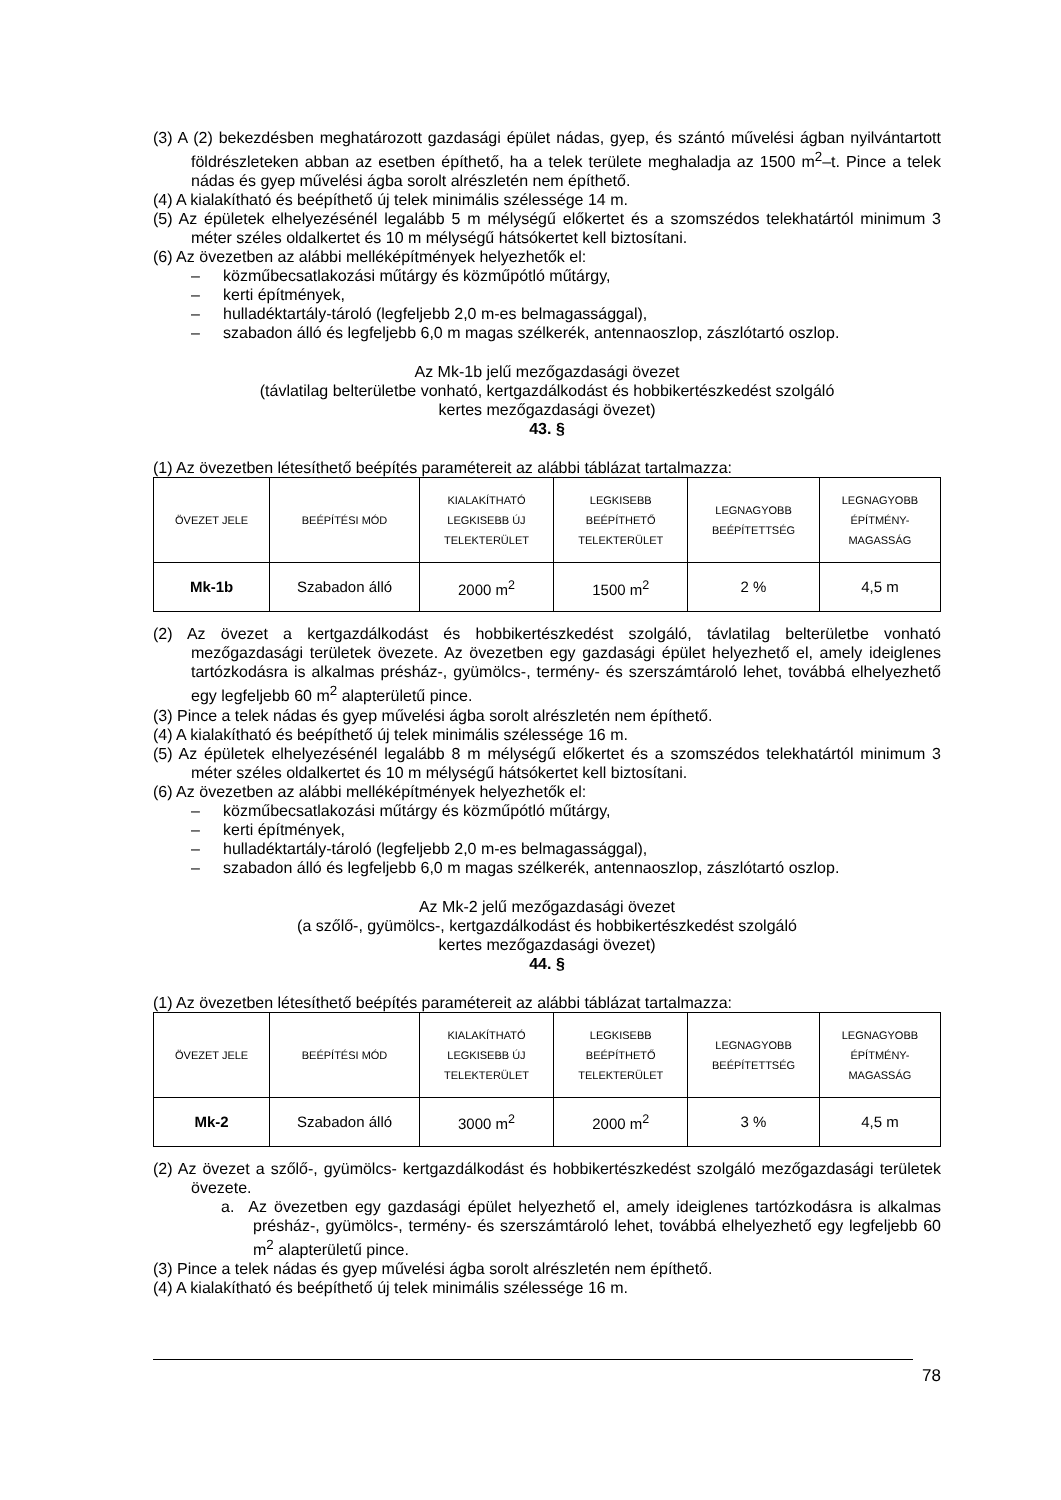(3) A (2) bekezdésben meghatározott gazdasági épület nádas, gyep, és szántó művelési ágban nyilvántartott földrészleteken abban az esetben építhető, ha a telek területe meghaladja az 1500 m<sup>2</sup>–t. Pince a telek nádas és gyep művelési ágba sorolt alrészletén nem építhető.
(4) A kialakítható és beépíthető új telek minimális szélessége 14 m.
(5) Az épületek elhelyezésénél legalább 5 m mélységű előkertet és a szomszédos telekhatártól minimum 3 méter széles oldalkertet és 10 m mélységű hátsókertet kell biztosítani.
(6) Az övezetben az alábbi melléképítmények helyezhetők el:
– közműbecsatlakozási műtárgy és közműpótló műtárgy,
– kerti építmények,
– hulladéktartály-tároló (legfeljebb 2,0 m-es belmagassággal),
– szabadon álló és legfeljebb 6,0 m magas szélkerék, antennaoszlop, zászlótartó oszlop.
Az Mk-1b jelű mezőgazdasági övezet
(távlatilag belterületbe vonható, kertgazdálkodást és hobbikertészkedést szolgáló
kertes mezőgazdasági övezet)
43. §
(1) Az övezetben létesíthető beépítés paramétereit az alábbi táblázat tartalmazza:
| ÖVEZET JELE | BEÉPÍTÉSI MÓD | KIALAKÍTHATÓ LEGKISEBB ÚJ TELEKTERÜLET | LEGKISEBB BEÉPÍTHETŐ TELEKTERÜLET | LEGNAGYOBB BEÉPÍTETTSÉG | LEGNAGYOBB ÉPÍTMÉNY- MAGASSÁG |
| --- | --- | --- | --- | --- | --- |
| Mk-1b | Szabadon álló | 2000 m<sup>2</sup> | 1500 m<sup>2</sup> | 2 % | 4,5 m |
(2) Az övezet a kertgazdálkodást és hobbikertészkedést szolgáló, távlatilag belterületbe vonható mezőgazdasági területek övezete. Az övezetben egy gazdasági épület helyezhető el, amely ideiglenes tartózkodásra is alkalmas présház-, gyümölcs-, termény- és szerszámtároló lehet, továbbá elhelyezhető egy legfeljebb 60 m<sup>2</sup> alapterületű pince.
(3) Pince a telek nádas és gyep művelési ágba sorolt alrészletén nem építhető.
(4) A kialakítható és beépíthető új telek minimális szélessége 16 m.
(5) Az épületek elhelyezésénél legalább 8 m mélységű előkertet és a szomszédos telekhatártól minimum 3 méter széles oldalkertet és 10 m mélységű hátsókertet kell biztosítani.
(6) Az övezetben az alábbi melléképítmények helyezhetők el:
– közműbecsatlakozási műtárgy és közműpótló műtárgy,
– kerti építmények,
– hulladéktartály-tároló (legfeljebb 2,0 m-es belmagassággal),
– szabadon álló és legfeljebb 6,0 m magas szélkerék, antennaoszlop, zászlótartó oszlop.
Az Mk-2 jelű mezőgazdasági övezet
(a szőlő-, gyümölcs-, kertgazdálkodást és hobbikertészkedést szolgáló
kertes mezőgazdasági övezet)
44. §
(1) Az övezetben létesíthető beépítés paramétereit az alábbi táblázat tartalmazza:
| ÖVEZET JELE | BEÉPÍTÉSI MÓD | KIALAKÍTHATÓ LEGKISEBB ÚJ TELEKTERÜLET | LEGKISEBB BEÉPÍTHETŐ TELEKTERÜLET | LEGNAGYOBB BEÉPÍTETTSÉG | LEGNAGYOBB ÉPÍTMÉNY- MAGASSÁG |
| --- | --- | --- | --- | --- | --- |
| Mk-2 | Szabadon álló | 3000 m<sup>2</sup> | 2000 m<sup>2</sup> | 3 % | 4,5 m |
(2) Az övezet a szőlő-, gyümölcs- kertgazdálkodást és hobbikertészkedést szolgáló mezőgazdasági területek övezete.
a. Az övezetben egy gazdasági épület helyezhető el, amely ideiglenes tartózkodásra is alkalmas présház-, gyümölcs-, termény- és szerszámtároló lehet, továbbá elhelyezhető egy legfeljebb 60 m<sup>2</sup> alapterületű pince.
(3) Pince a telek nádas és gyep művelési ágba sorolt alrészletén nem építhető.
(4) A kialakítható és beépíthető új telek minimális szélessége 16 m.
78